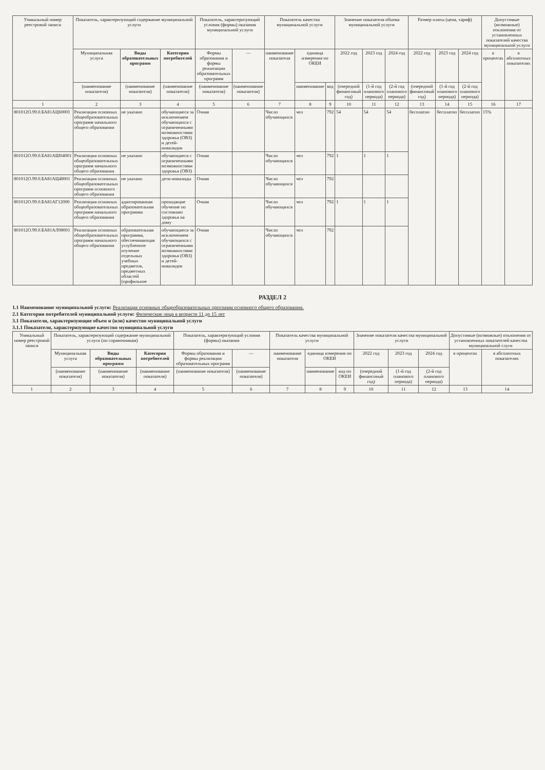| Уникальный номер реестровой записи | Показатель, характеризующий содержание муниципальной услуги | | | Показатель, характеризующий условия (формы) оказания муниципальной услуги | | Показатель качества муниципальной услуги | | | Значение показателя объема муниципальной услуги | | | Размер платы (цена, тариф) | | | Допустимые (возможные) отклонения от установленных показателей качества муниципальной услуги | |
| --- | --- | --- | --- | --- | --- | --- | --- | --- | --- | --- | --- | --- | --- | --- | --- | --- |
| | Муниципальная услуга | Виды образовательных программ | Категория потребителей | Формы образования и формы реализации образовательных программ | — | наименование показателя | единица измерения по ОКЕИ | | 2022 год | 2023 год | 2024 год | 2022 год | 2023 год | 2024 год | в процентах | в абсолютных показателях |
| | (наименование показателя) | (наименование показателя) | (наименование показателя) | (наименование показателя) | (наименование показателя) | | наименование | код | (очередной финансовый год) | (1-й год планового периода) | (2-й год планового периода) | (очередной финансовый год) | (1-й год планового периода) | (2-й год планового периода) | | |
| 1 | 2 | 3 | 4 | 5 | 6 | 7 | 8 | 9 | 10 | 11 | 12 | 13 | 14 | 15 | 16 | 17 |
| 801012О.99.0.БА81АЦ60001 | Реализация основных общеобразовательных программ начального общего образования | не указано | обучающиеся за исключением обучающихся с ограниченными возможностями здоровья (ОВЗ) и детей-инвалидов | Очная | | Число обучающихся | чел | 792 | 54 | 54 | 54 | бесплатно | бесплатно | бесплатно | 15% | |
| 801012О.99.0.БА81АШ04001 | Реализация основных общеобразовательных программ начального общего образования | не указано | обучающиеся с ограниченными возможностями здоровья (ОВЗ) | Очная | | Число обучающихся | чел | 792 | 1 | 1 | 1 | | | | | |
| 801012О.99.0.БА81АЦ48001 | Реализация основных общеобразовательных программ основного общего образования | не указано | дети-инвалиды | Очная | | Число обучающихся | чел | 792 | | | | | | | | |
| 801012О.99.0.БА81АГ12000 | Реализация основных общеобразовательных программ начального общего образования | адаптированная образовательная программа | проходящие обучение по состоянию здоровья на дому | Очная | | Число обучающихся | чел | 792 | 1 | 1 | 1 | | | | | |
| 801012О.99.0.БА81АЛ08001 | Реализация основных общеобразовательных программ начального общего образования | образовательная программа, обеспечивающая углубленное изучение отдельных учебных предметов, предметных областей (профильное | обучающиеся за исключением обучающихся с ограниченными возможностями здоровья (ОВЗ) и детей-инвалидов | Очная | | Число обучающихся | чел | 792 | | | | | | | | |
РАЗДЕЛ 2
1.1 Наименование муниципальной услуги: Реализация основных общеобразовательных программ основного общего образования.
2.1 Категории потребителей муниципальной услуги: Физические лица в возрасте 11 до 15 лет
3.1 Показатели, характеризующие объем и (или) качество муниципальной услуги
3.1.1 Показатели, характеризующие качество муниципальной услуги
| Уникальный номер реестровой записи | Показатель, характеризующий содержание муниципальной услуги (по справочникам) | | | Показатель, характеризующий условия (формы) оказания | | Показатель качества муниципальной услуги | | | Значение показателя качества муниципальной услуги | | | Допустимые (возможные) отклонения от установленных показателей качества муниципальной слуги | |
| --- | --- | --- | --- | --- | --- | --- | --- | --- | --- | --- | --- | --- | --- |
| | Муниципальная услуга | Виды образовательных программ | Категория потребителей | Формы образования и формы реализации образовательных программ | — | наименование показателя | единица измерения по ОКЕИ | | 2022 год | 2023 год | 2024 год | в процентах | в абсолютных показателях |
| | (наименование показателя) | (наименование показателя) | (наименование показателя) | (наименование показателя) | (наименование показателя) | | наименование | код по ОКЕИ | (очередной финансовый год) | (1-й год планового периода) | (2-й год планового периода) | | |
| 1 | 2 | 3 | 4 | 5 | 6 | 7 | 8 | 9 | 10 | 11 | 12 | 13 | 14 |